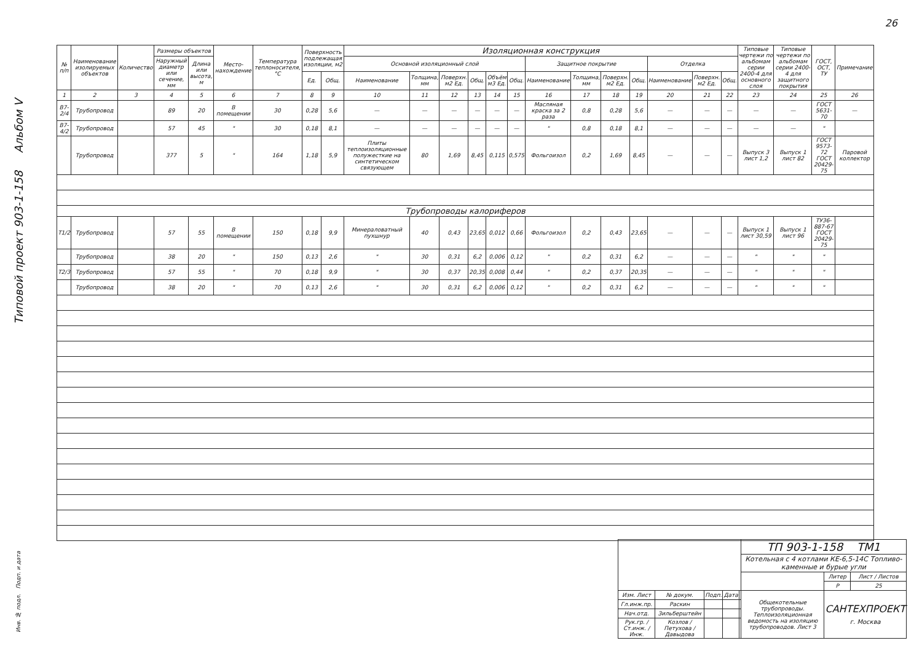Типовой проект 903-1-158 Альбом V
26
| № п/п | Наименование изолируемых объектов | Количество | Размеры объектов | | Место-нахождение | Температура теплоносителя, °С | Поверхность подлежащая изоляции, м2 | | Изоляционная конструкция | | | | | | | | | | | | | Типовые чертежи по альбомам серии 2400-4 для основного слоя | Типовые чертежи по альбомам серии 2400-4 для защитного покрытия | ГОСТ, ОСТ, ТУ | Примечание |
| --- | --- | --- | --- | --- | --- | --- | --- | --- | --- | --- | --- | --- | --- | --- | --- | --- | --- | --- | --- | --- | --- | --- | --- | --- | --- |
| | | | Наружный диаметр или сечение, мм | Длина или высота, м | | | | | Основной изоляционный слой | | | | | | Защитное покрытие | | | | Отделка | | | | | | |
| | | | | | | | Ед. | Общ. | Наименование | Толщина, мм | Поверхн. м2 Ед. | Общ. | Объём м3 Ед. | Общ. | Наименование | Толщина, мм | Поверхн. м2 Ед. | Общ. | Наименование | Поверхн. м2 Ед. | Общ. | | | | |
| 1 | 2 | 3 | 4 | 5 | 6 | 7 | 8 | 9 | 10 | 11 | 12 | 13 | 14 | 15 | 16 | 17 | 18 | 19 | 20 | 21 | 22 | 23 | 24 | 25 | 26 |
| В7-2/4 | Трубопровод | | 89 | 20 | В помещении | 30 | 0,28 | 5,6 | — | — | — | — | — | — | Масляная краска за 2 раза | 0,8 | 0,28 | 5,6 | — | — | — | — | — | ГОСТ 5631-70 | — |
| В7-4/2 | Трубопровод | | 57 | 45 | " | 30 | 0,18 | 8,1 | — | — | — | — | — | — | " | 0,8 | 0,18 | 8,1 | — | — | — | — | — | " | |
| | Трубопровод | | 377 | 5 | " | 164 | 1,18 | 5,9 | Плиты теплоизоляционные полужесткие на синтетическом связующем | 80 | 1,69 | 8,45 | 0,115 | 0,575 | Фольгоизол | 0,2 | 1,69 | 8,45 | — | — | — | Выпуск 3 лист 1,2 | Выпуск 1 лист 82 | ГОСТ 9573-72 ГОСТ 20429-75 | Паровой коллектор |
| Трубопроводы калориферов | | | | | | | | | | | | | | | | | | | | | | | | | |
| Т1/2 | Трубопровод | | 57 | 55 | В помещении | 150 | 0,18 | 9,9 | Минераловатный пухшнур | 40 | 0,43 | 23,65 | 0,012 | 0,66 | Фольгоизол | 0,2 | 0,43 | 23,65 | — | — | — | Выпуск 1 лист 30,59 | Выпуск 1 лист 96 | ТУ36-887-67 ГОСТ 20429-75 | |
| | Трубопровод | | 38 | 20 | " | 150 | 0,13 | 2,6 | " | 30 | 0,31 | 6,2 | 0,006 | 0,12 | " | 0,2 | 0,31 | 6,2 | — | — | — | " | " | " | |
| Т2/3 | Трубопровод | | 57 | 55 | " | 70 | 0,18 | 9,9 | " | 30 | 0,37 | 20,35 | 0,008 | 0,44 | " | 0,2 | 0,37 | 20,35 | — | — | — | " | " | " | |
| | Трубопровод | | 38 | 20 | " | 70 | 0,13 | 2,6 | " | 30 | 0,31 | 6,2 | 0,006 | 0,12 | " | 0,2 | 0,31 | 6,2 | — | — | — | " | " | " | |
| | | | | | ТП 903-1-158 ТМ1 | | |
| | | | | | Котельная с 4 котлами КЕ-6,5-14С Топливо-каменные и бурые угли | | |
| | | | | | | Литер | Лист / Листов |
| | | | | | | Р | 25 |
| Изм. Лист | № докум. | Подп. | Дата | | Общекотельные трубопроводы. Теплоизоляционная ведомость на изоляцию трубопроводов. Лист 3 | САНТЕХПРОЕКТ г. Москва | |
| Гл.инж.пр. | Раскин | | | | | | |
| Нач.отд. | Зильберштейн | | | | | | |
| Рук.гр. / Ст.инж. / Инж. | Козлов / Петухова / Давыдова | | | | | | |
Инв. № подл. Подп. и дата